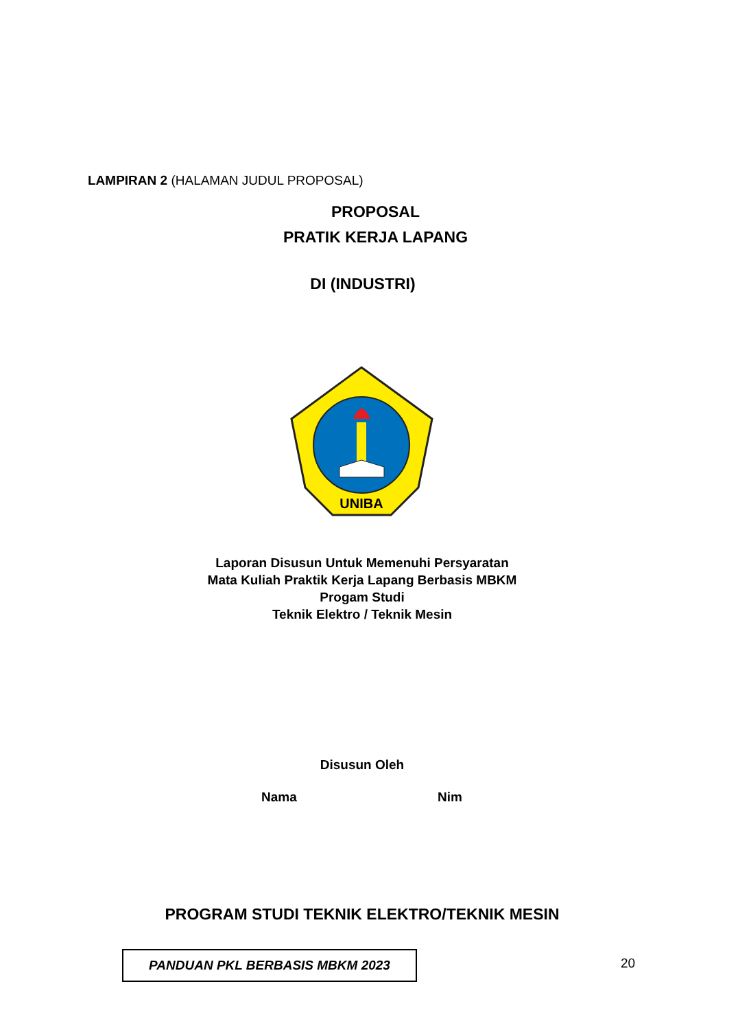LAMPIRAN 2 (HALAMAN JUDUL PROPOSAL)
PROPOSAL
PRATIK KERJA LAPANG
DI (INDUSTRI)
UNIBA
Laporan Disusun Untuk Memenuhi Persyaratan
Mata Kuliah Praktik Kerja Lapang Berbasis MBKM
Progam Studi
Teknik Elektro / Teknik Mesin
Disusun Oleh
Nama Nim
PROGRAM STUDI TEKNIK ELEKTRO/TEKNIK MESIN
PANDUAN PKL BERBASIS MBKM 2023 20